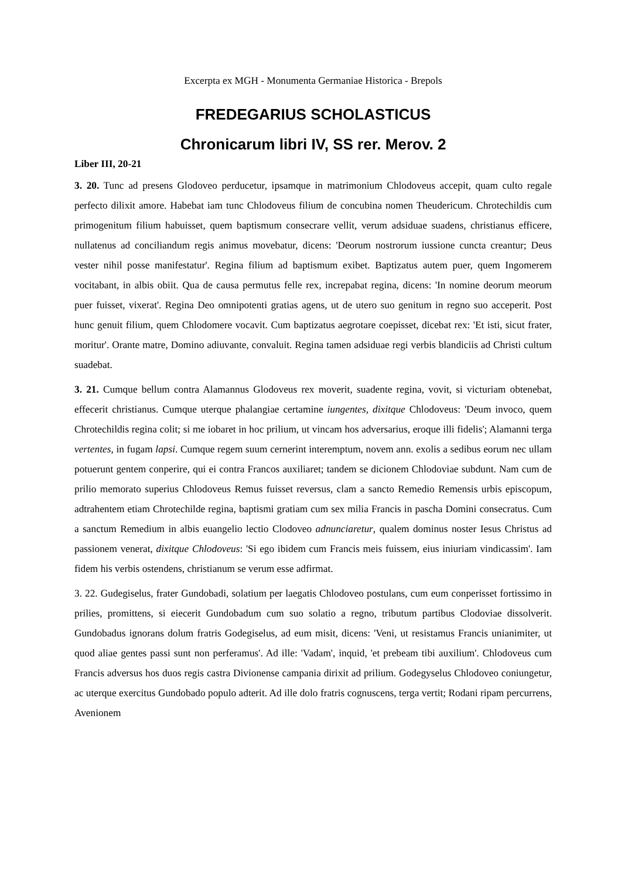Excerpta ex MGH - Monumenta Germaniae Historica - Brepols
FREDEGARIUS SCHOLASTICUS
Chronicarum libri IV, SS rer. Merov. 2
Liber III, 20-21
3. 20. Tunc ad presens Glodoveo perducetur, ipsamque in matrimonium Chlodoveus accepit, quam culto regale perfecto dilixit amore. Habebat iam tunc Chlodoveus filium de concubina nomen Theudericum. Chrotechildis cum primogenitum filium habuisset, quem baptismum consecrare vellit, verum adsiduae suadens, christianus efficere, nullatenus ad conciliandum regis animus movebatur, dicens: 'Deorum nostrorum iussione cuncta creantur; Deus vester nihil posse manifestatur'. Regina filium ad baptismum exibet. Baptizatus autem puer, quem Ingomerem vocitabant, in albis obiit. Qua de causa permutus felle rex, increpabat regina, dicens: 'In nomine deorum meorum puer fuisset, vixerat'. Regina Deo omnipotenti gratias agens, ut de utero suo genitum in regno suo acceperit. Post hunc genuit filium, quem Chlodomere vocavit. Cum baptizatus aegrotare coepisset, dicebat rex: 'Et isti, sicut frater, moritur'. Orante matre, Domino adiuvante, convaluit. Regina tamen adsiduae regi verbis blandiciis ad Christi cultum suadebat.
3. 21. Cumque bellum contra Alamannus Glodoveus rex moverit, suadente regina, vovit, si victuriam obtenebat, effecerit christianus. Cumque uterque phalangiae certamine iungentes, dixitque Chlodoveus: 'Deum invoco, quem Chrotechildis regina colit; si me iobaret in hoc prilium, ut vincam hos adversarius, eroque illi fidelis'; Alamanni terga vertentes, in fugam lapsi. Cumque regem suum cernerint interemptum, novem ann. exolis a sedibus eorum nec ullam potuerunt gentem conperire, qui ei contra Francos auxiliaret; tandem se dicionem Chlodoviae subdunt. Nam cum de prilio memorato superius Chlodoveus Remus fuisset reversus, clam a sancto Remedio Remensis urbis episcopum, adtrahentem etiam Chrotechilde regina, baptismi gratiam cum sex milia Francis in pascha Domini consecratus. Cum a sanctum Remedium in albis euangelio lectio Clodoveo adnunciaretur, qualem dominus noster Iesus Christus ad passionem venerat, dixitque Chlodoveus: 'Si ego ibidem cum Francis meis fuissem, eius iniuriam vindicassim'. Iam fidem his verbis ostendens, christianum se verum esse adfirmat.
3. 22. Gudegiselus, frater Gundobadi, solatium per laegatis Chlodoveo postulans, cum eum conperisset fortissimo in prilies, promittens, si eiecerit Gundobadum cum suo solatio a regno, tributum partibus Clodoviae dissolverit. Gundobadus ignorans dolum fratris Godegiselus, ad eum misit, dicens: 'Veni, ut resistamus Francis unianimiter, ut quod aliae gentes passi sunt non perferamus'. Ad ille: 'Vadam', inquid, 'et prebeam tibi auxilium'. Chlodoveus cum Francis adversus hos duos regis castra Divionense campania dirixit ad prilium. Godegyselus Chlodoveo coniungetur, ac uterque exercitus Gundobado populo adterit. Ad ille dolo fratris cognuscens, terga vertit; Rodani ripam percurrens, Avenionem